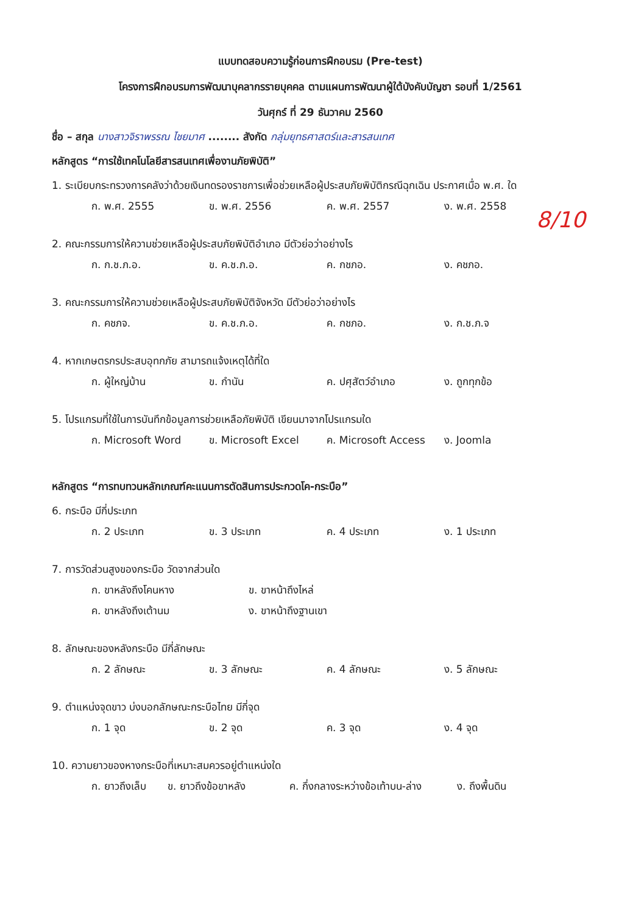แบบทดสอบความรู้ก่อนการฝึกอบรม (Pre-test)
โครงการฝึกอบรมการพัฒนาบุคลากรรายบุคคล ตามแผนการพัฒนาผู้ใต้บังคับบัญชา รอบที่ 1/2561
วันศุกร์ ที่ 29 ธันวาคม 2560
ชื่อ – สกุล นางสาวจิราพรรณ ไชยมาศ ........ สังกัด กลุ่มยุทธศาสตร์และสารสนเทศ
หลักสูตร “การใช้เทคโนโลยีสารสนเทศเพื่องานภัยพิบัติ”
1. ระเบียบกระทรวงการคลังว่าด้วยเงินทดรองราชการเพื่อช่วยเหลือผู้ประสบภัยพิบัติกรณีฉุกเฉิน ประกาศเมื่อ พ.ศ. ใด
ก. พ.ศ. 2555 ข. พ.ศ. 2556 ค. พ.ศ. 2557 ง. พ.ศ. 2558
2. คณะกรรมการให้ความช่วยเหลือผู้ประสบภัยพิบัติอำเภอ มีตัวย่อว่าอย่างไร
ก. ก.ช.ภ.อ. ข. ค.ช.ภ.อ. ค. กชภอ. ง. คชภอ.
3. คณะกรรมการให้ความช่วยเหลือผู้ประสบภัยพิบัติจังหวัด มีตัวย่อว่าอย่างไร
ก. คชภจ. ข. ค.ช.ภ.อ. ค. กชภอ. ง. ก.ช.ภ.จ
4. หากเกษตรกรประสบอุทกภัย สามารถแจ้งเหตุได้ที่ใด
ก. ผู้ใหญ่บ้าน ข. กำนัน ค. ปศุสัตว์อำเภอ ง. ถูกทุกข้อ
5. โปรแกรมที่ใช้ในการบันทึกข้อมูลการช่วยเหลือภัยพิบัติ เขียนมาจากโปรแกรมใด
ก. Microsoft Word ข. Microsoft Excel ค. Microsoft Access ง. Joomla
หลักสูตร “การทบทวนหลักเกณฑ์คะแนนการตัดสินการประกวดโค-กระบือ”
6. กระบือ มีกี่ประเภท
ก. 2 ประเภท ข. 3 ประเภท ค. 4 ประเภท ง. 1 ประเภท
7. การวัดส่วนสูงของกระบือ วัดจากส่วนใด
ก. ขาหลังถึงโคนหาง ข. ขาหน้าถึงไหล่
ค. ขาหลังถึงเต้านม ง. ขาหน้าถึงฐานเขา
8. ลักษณะของหลังกระบือ มีกี่ลักษณะ
ก. 2 ลักษณะ ข. 3 ลักษณะ ค. 4 ลักษณะ ง. 5 ลักษณะ
9. ตำแหน่งจุดขาว บ่งบอกลักษณะกระบือไทย มีกี่จุด
ก. 1 จุด ข. 2 จุด ค. 3 จุด ง. 4 จุด
10. ความยาวของหางกระบือที่เหมาะสมควรอยู่ตำแหน่งใด
ก. ยาวถึงเล็บ ข. ยาวถึงข้อขาหลัง ค. กึ่งกลางระหว่างข้อเท้าบน-ล่าง ง. ถึงพื้นดิน
8/10